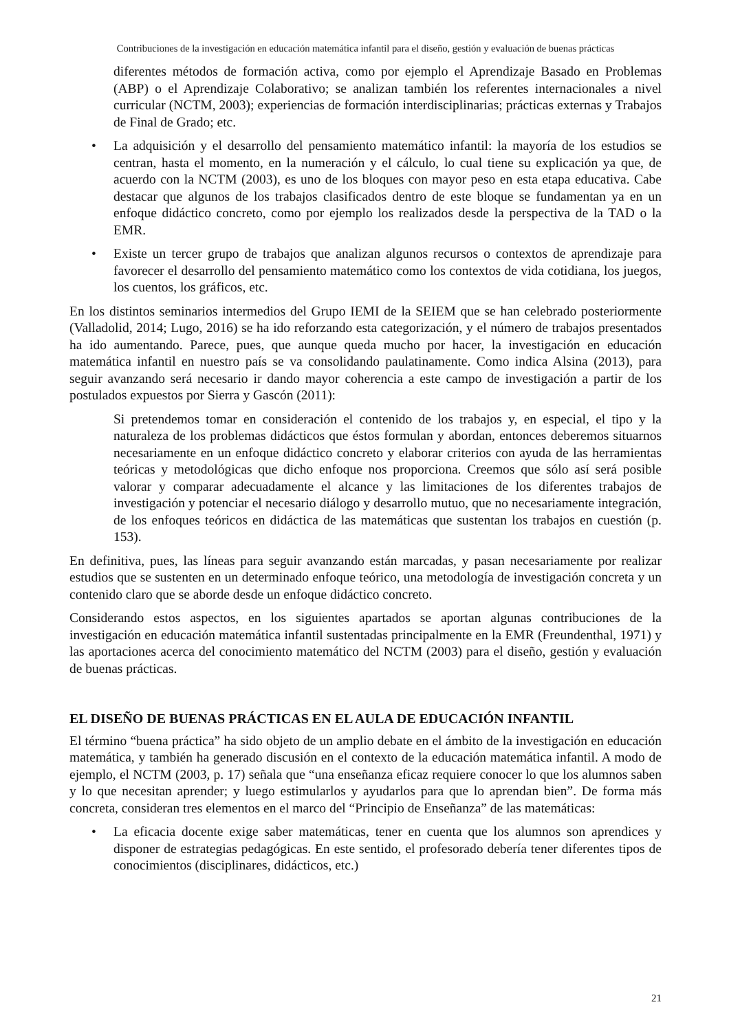Contribuciones de la investigación en educación matemática infantil para el diseño, gestión y evaluación de buenas prácticas
diferentes métodos de formación activa, como por ejemplo el Aprendizaje Basado en Problemas (ABP) o el Aprendizaje Colaborativo; se analizan también los referentes internacionales a nivel curricular (NCTM, 2003); experiencias de formación interdisciplinarias; prácticas externas y Trabajos de Final de Grado; etc.
• La adquisición y el desarrollo del pensamiento matemático infantil: la mayoría de los estudios se centran, hasta el momento, en la numeración y el cálculo, lo cual tiene su explicación ya que, de acuerdo con la NCTM (2003), es uno de los bloques con mayor peso en esta etapa educativa. Cabe destacar que algunos de los trabajos clasificados dentro de este bloque se fundamentan ya en un enfoque didáctico concreto, como por ejemplo los realizados desde la perspectiva de la TAD o la EMR.
• Existe un tercer grupo de trabajos que analizan algunos recursos o contextos de aprendizaje para favorecer el desarrollo del pensamiento matemático como los contextos de vida cotidiana, los juegos, los cuentos, los gráficos, etc.
En los distintos seminarios intermedios del Grupo IEMI de la SEIEM que se han celebrado posteriormente (Valladolid, 2014; Lugo, 2016) se ha ido reforzando esta categorización, y el número de trabajos presentados ha ido aumentando. Parece, pues, que aunque queda mucho por hacer, la investigación en educación matemática infantil en nuestro país se va consolidando paulatinamente. Como indica Alsina (2013), para seguir avanzando será necesario ir dando mayor coherencia a este campo de investigación a partir de los postulados expuestos por Sierra y Gascón (2011):
Si pretendemos tomar en consideración el contenido de los trabajos y, en especial, el tipo y la naturaleza de los problemas didácticos que éstos formulan y abordan, entonces deberemos situarnos necesariamente en un enfoque didáctico concreto y elaborar criterios con ayuda de las herramientas teóricas y metodológicas que dicho enfoque nos proporciona. Creemos que sólo así será posible valorar y comparar adecuadamente el alcance y las limitaciones de los diferentes trabajos de investigación y potenciar el necesario diálogo y desarrollo mutuo, que no necesariamente integración, de los enfoques teóricos en didáctica de las matemáticas que sustentan los trabajos en cuestión (p. 153).
En definitiva, pues, las líneas para seguir avanzando están marcadas, y pasan necesariamente por realizar estudios que se sustenten en un determinado enfoque teórico, una metodología de investigación concreta y un contenido claro que se aborde desde un enfoque didáctico concreto.
Considerando estos aspectos, en los siguientes apartados se aportan algunas contribuciones de la investigación en educación matemática infantil sustentadas principalmente en la EMR (Freundenthal, 1971) y las aportaciones acerca del conocimiento matemático del NCTM (2003) para el diseño, gestión y evaluación de buenas prácticas.
EL DISEÑO DE BUENAS PRÁCTICAS EN EL AULA DE EDUCACIÓN INFANTIL
El término “buena práctica” ha sido objeto de un amplio debate en el ámbito de la investigación en educación matemática, y también ha generado discusión en el contexto de la educación matemática infantil. A modo de ejemplo, el NCTM (2003, p. 17) señala que “una enseñanza eficaz requiere conocer lo que los alumnos saben y lo que necesitan aprender; y luego estimularlos y ayudarlos para que lo aprendan bien”. De forma más concreta, consideran tres elementos en el marco del “Principio de Enseñanza” de las matemáticas:
• La eficacia docente exige saber matemáticas, tener en cuenta que los alumnos son aprendices y disponer de estrategias pedagógicas. En este sentido, el profesorado debería tener diferentes tipos de conocimientos (disciplinares, didácticos, etc.)
21